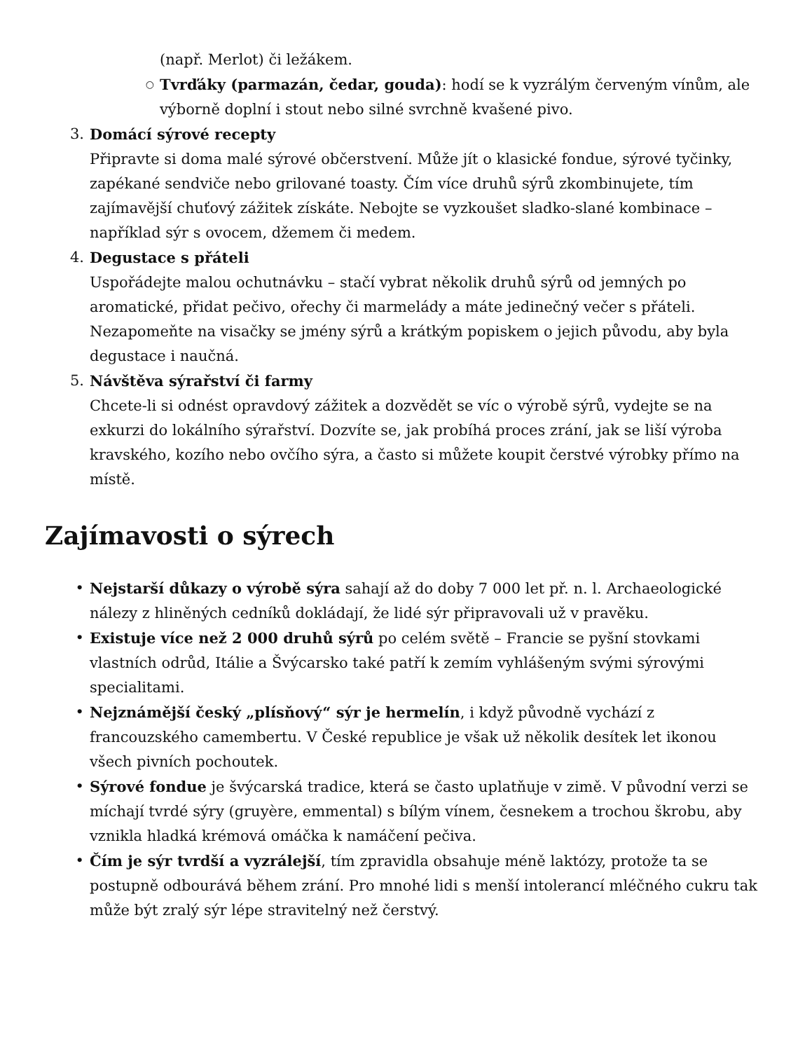(např. Merlot) či ležákem.
○
Tvrďáky (parmazán, čedar, gouda): hodí se k vyzrálým červeným vínům, ale výborně doplní i stout nebo silné svrchně kvašené pivo.
3. Domácí sýrové recepty
Připravte si doma malé sýrové občerstvení. Může jít o klasické fondue, sýrové tyčinky, zapékané sendviče nebo grilované toasty. Čím více druhů sýrů zkombinujete, tím zajímavější chuťový zážitek získáte. Nebojte se vyzkoušet sladko-slané kombinace – například sýr s ovocem, džemem či medem.
4. Degustace s přáteli
Uspořádejte malou ochutnávku – stačí vybrat několik druhů sýrů od jemných po aromatické, přidat pečivo, ořechy či marmelády a máte jedinečný večer s přáteli. Nezapomeňte na visačky se jmény sýrů a krátkým popiskem o jejich původu, aby byla degustace i naučná.
5. Návštěva sýrařství či farmy
Chcete-li si odnést opravdový zážitek a dozvědět se víc o výrobě sýrů, vydejte se na exkurzi do lokálního sýrařství. Dozvíte se, jak probíhá proces zrání, jak se liší výroba kravského, kozího nebo ovčího sýra, a často si můžete koupit čerstvé výrobky přímo na místě.
Zajímavosti o sýrech
• Nejstarší důkazy o výrobě sýra sahají až do doby 7 000 let př. n. l. Archaeologické nálezy z hliněných cedníků dokládají, že lidé sýr připravovali už v pravěku.
• Existuje více než 2 000 druhů sýrů po celém světě – Francie se pyšní stovkami vlastních odrůd, Itálie a Švýcarsko také patří k zemím vyhlášeným svými sýrovými specialitami.
• Nejznámější český „plísňový“ sýr je hermelín, i když původně vychází z francouzského camembertu. V České republice je však už několik desítek let ikonou všech pivních pochoutek.
• Sýrové fondue je švýcarská tradice, která se často uplatňuje v zimě. V původní verzi se míchají tvrdé sýry (gruyère, emmental) s bílým vínem, česnekem a trochou škrobu, aby vznikla hladká krémová omáčka k namáčení pečiva.
• Čím je sýr tvrdší a vyzrálejší, tím zpravidla obsahuje méně laktózy, protože ta se postupně odbourává během zrání. Pro mnohé lidi s menší intolerancí mléčného cukru tak může být zralý sýr lépe stravitelný než čerstvý.